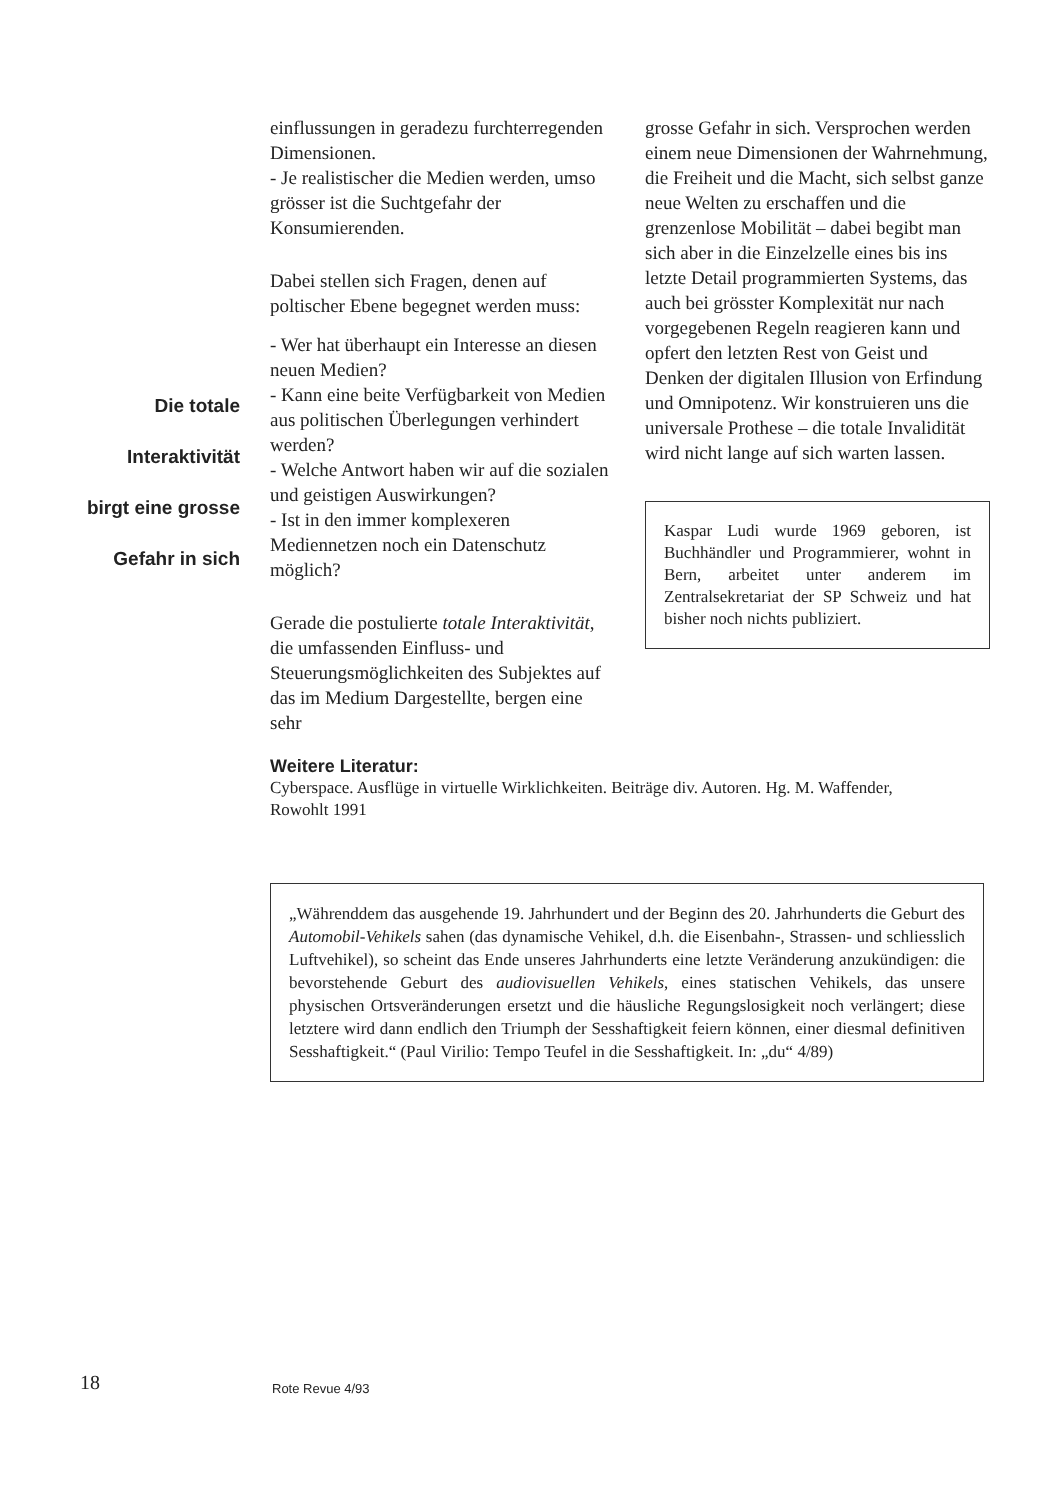Die totale
Interaktivität
birgt eine grosse
Gefahr in sich
einflussungen in geradezu furchterregenden Dimensionen.
- Je realistischer die Medien werden, umso grösser ist die Suchtgefahr der Konsumierenden.
Dabei stellen sich Fragen, denen auf poltischer Ebene begegnet werden muss:
- Wer hat überhaupt ein Interesse an diesen neuen Medien?
- Kann eine beite Verfügbarkeit von Medien aus politischen Überlegungen verhindert werden?
- Welche Antwort haben wir auf die sozialen und geistigen Auswirkungen?
- Ist in den immer komplexeren Mediennetzen noch ein Datenschutz möglich?
Gerade die postulierte totale Interaktivität, die umfassenden Einfluss- und Steuerungsmöglichkeiten des Subjektes auf das im Medium Dargestellte, bergen eine sehr
grosse Gefahr in sich. Versprochen werden einem neue Dimensionen der Wahrnehmung, die Freiheit und die Macht, sich selbst ganze neue Welten zu erschaffen und die grenzenlose Mobilität – dabei begibt man sich aber in die Einzelzelle eines bis ins letzte Detail programmierten Systems, das auch bei grösster Komplexität nur nach vorgegebenen Regeln reagieren kann und opfert den letzten Rest von Geist und Denken der digitalen Illusion von Erfindung und Omnipotenz. Wir konstruieren uns die universale Prothese – die totale Invalidität wird nicht lange auf sich warten lassen.
Kaspar Ludi wurde 1969 geboren, ist Buchhändler und Programmierer, wohnt in Bern, arbeitet unter anderem im Zentralsekretariat der SP Schweiz und hat bisher noch nichts publiziert.
Weitere Literatur:
Cyberspace. Ausflüge in virtuelle Wirklichkeiten. Beiträge div. Autoren. Hg. M. Waffender, Rowohlt 1991
„Währenddem das ausgehende 19. Jahrhundert und der Beginn des 20. Jahrhunderts die Geburt des Automobil-Vehikels sahen (das dynamische Vehikel, d.h. die Eisenbahn-, Strassen- und schliesslich Luftvehikel), so scheint das Ende unseres Jahrhunderts eine letzte Veränderung anzukündigen: die bevorstehende Geburt des audiovisuellen Vehikels, eines statischen Vehikels, das unsere physischen Ortsveränderungen ersetzt und die häusliche Regungslosigkeit noch verlängert; diese letztere wird dann endlich den Triumph der Sesshaftigkeit feiern können, einer diesmal definitiven Sesshaftigkeit.“ (Paul Virilio: Tempo Teufel in die Sesshaftigkeit. In: „du“ 4/89)
18 Rote Revue 4/93